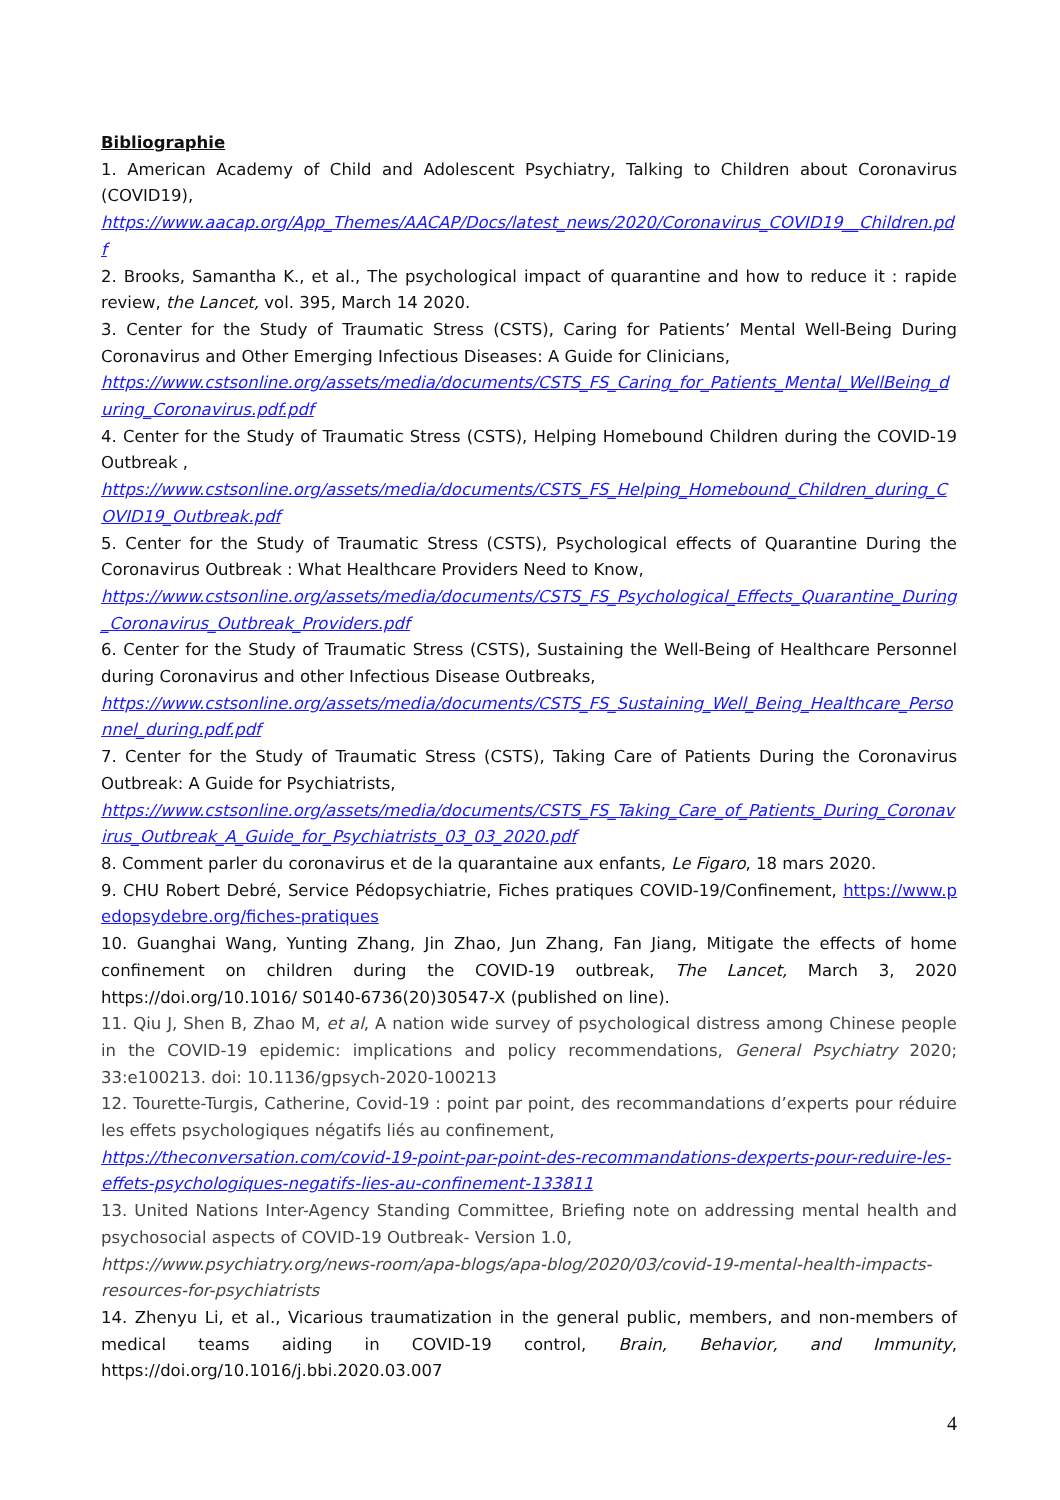Bibliographie
1. American Academy of Child and Adolescent Psychiatry, Talking to Children about Coronavirus (COVID19),
https://www.aacap.org/App_Themes/AACAP/Docs/latest_news/2020/Coronavirus_COVID19__Children.pdf
2. Brooks, Samantha K., et al., The psychological impact of quarantine and how to reduce it : rapide review, the Lancet, vol. 395, March 14 2020.
3. Center for the Study of Traumatic Stress (CSTS), Caring for Patients’ Mental Well-Being During Coronavirus and Other Emerging Infectious Diseases: A Guide for Clinicians,
https://www.cstsonline.org/assets/media/documents/CSTS_FS_Caring_for_Patients_Mental_WellBeing_during_Coronavirus.pdf.pdf
4. Center for the Study of Traumatic Stress (CSTS), Helping Homebound Children during the COVID-19 Outbreak ,
https://www.cstsonline.org/assets/media/documents/CSTS_FS_Helping_Homebound_Children_during_COVID19_Outbreak.pdf
5. Center for the Study of Traumatic Stress (CSTS), Psychological effects of Quarantine During the Coronavirus Outbreak : What Healthcare Providers Need to Know,
https://www.cstsonline.org/assets/media/documents/CSTS_FS_Psychological_Effects_Quarantine_During_Coronavirus_Outbreak_Providers.pdf
6. Center for the Study of Traumatic Stress (CSTS), Sustaining the Well-Being of Healthcare Personnel during Coronavirus and other Infectious Disease Outbreaks,
https://www.cstsonline.org/assets/media/documents/CSTS_FS_Sustaining_Well_Being_Healthcare_Personnel_during.pdf.pdf
7. Center for the Study of Traumatic Stress (CSTS), Taking Care of Patients During the Coronavirus Outbreak: A Guide for Psychiatrists,
https://www.cstsonline.org/assets/media/documents/CSTS_FS_Taking_Care_of_Patients_During_Coronavirus_Outbreak_A_Guide_for_Psychiatrists_03_03_2020.pdf
8. Comment parler du coronavirus et de la quarantaine aux enfants, Le Figaro, 18 mars 2020.
9. CHU Robert Debré, Service Pédopsychiatrie, Fiches pratiques COVID-19/Confinement, https://www.pedopsydebre.org/fiches-pratiques
10. Guanghai Wang, Yunting Zhang, Jin Zhao, Jun Zhang, Fan Jiang, Mitigate the effects of home confinement on children during the COVID-19 outbreak, The Lancet, March 3, 2020 https://doi.org/10.1016/ S0140-6736(20)30547-X (published on line).
11. Qiu J, Shen B, Zhao M, et al, A nation wide survey of psychological distress among Chinese people in the COVID-19 epidemic: implications and policy recommendations, General Psychiatry 2020; 33:e100213. doi: 10.1136/gpsych-2020-100213
12. Tourette-Turgis, Catherine, Covid-19 : point par point, des recommandations d’experts pour réduire les effets psychologiques négatifs liés au confinement,
https://theconversation.com/covid-19-point-par-point-des-recommandations-dexperts-pour-reduire-les-effets-psychologiques-negatifs-lies-au-confinement-133811
13. United Nations Inter-Agency Standing Committee, Briefing note on addressing mental health and psychosocial aspects of COVID-19 Outbreak- Version 1.0,
https://www.psychiatry.org/news-room/apa-blogs/apa-blog/2020/03/covid-19-mental-health-impacts-resources-for-psychiatrists
14. Zhenyu Li, et al., Vicarious traumatization in the general public, members, and non-members of medical teams aiding in COVID-19 control, Brain, Behavior, and Immunity, https://doi.org/10.1016/j.bbi.2020.03.007
4